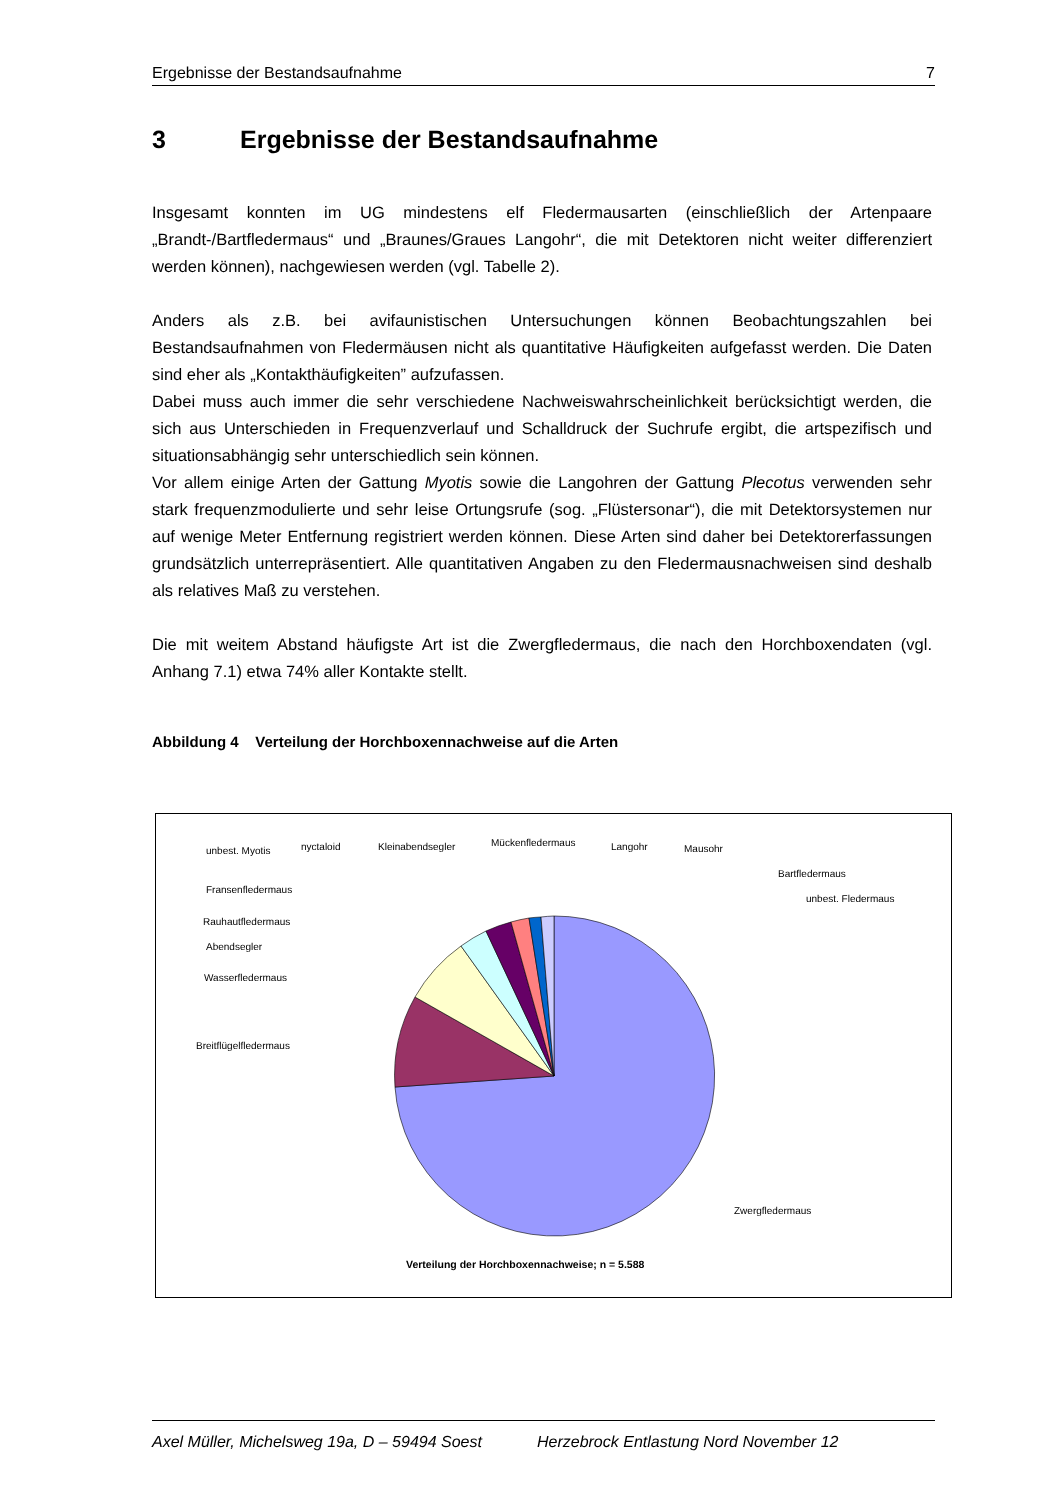Ergebnisse der Bestandsaufnahme 7
3 Ergebnisse der Bestandsaufnahme
Insgesamt konnten im UG mindestens elf Fledermausarten (einschließlich der Artenpaare „Brandt-/Bartfledermaus“ und „Braunes/Graues Langohr“, die mit Detektoren nicht weiter differenziert werden können), nachgewiesen werden (vgl. Tabelle 2).
Anders als z.B. bei avifaunistischen Untersuchungen können Beobachtungszahlen bei Bestandsaufnahmen von Fledermäusen nicht als quantitative Häufigkeiten aufgefasst werden. Die Daten sind eher als „Kontakthäufigkeiten” aufzufassen.
Dabei muss auch immer die sehr verschiedene Nachweiswahrscheinlichkeit berücksichtigt werden, die sich aus Unterschieden in Frequenzverlauf und Schalldruck der Suchrufe ergibt, die artspezifisch und situationsabhängig sehr unterschiedlich sein können.
Vor allem einige Arten der Gattung Myotis sowie die Langohren der Gattung Plecotus verwenden sehr stark frequenzmodulierte und sehr leise Ortungsrufe (sog. „Flüstersonar“), die mit Detektorsystemen nur auf wenige Meter Entfernung registriert werden können. Diese Arten sind daher bei Detektorerfassungen grundsätzlich unterrepräsentiert. Alle quantitativen Angaben zu den Fledermausnachweisen sind deshalb als relatives Maß zu verstehen.
Die mit weitem Abstand häufigste Art ist die Zwergfledermaus, die nach den Horchboxendaten (vgl. Anhang 7.1) etwa 74% aller Kontakte stellt.
Abbildung 4 Verteilung der Horchboxennachweise auf die Arten
unbest. Myotis
nyctaloid
Kleinabendsegler
Mückenfledermaus
Langohr
Mausohr
Bartfledermaus
unbest. Fledermaus
Fransenfledermaus
Rauhautfledermaus
Abendsegler
Wasserfledermaus
Breitflügelfledermaus
Zwergfledermaus
Verteilung der Horchboxennachweise; n = 5.588
Axel Müller, Michelsweg 19a, D – 59494 Soest Herzebrock Entlastung Nord November 12